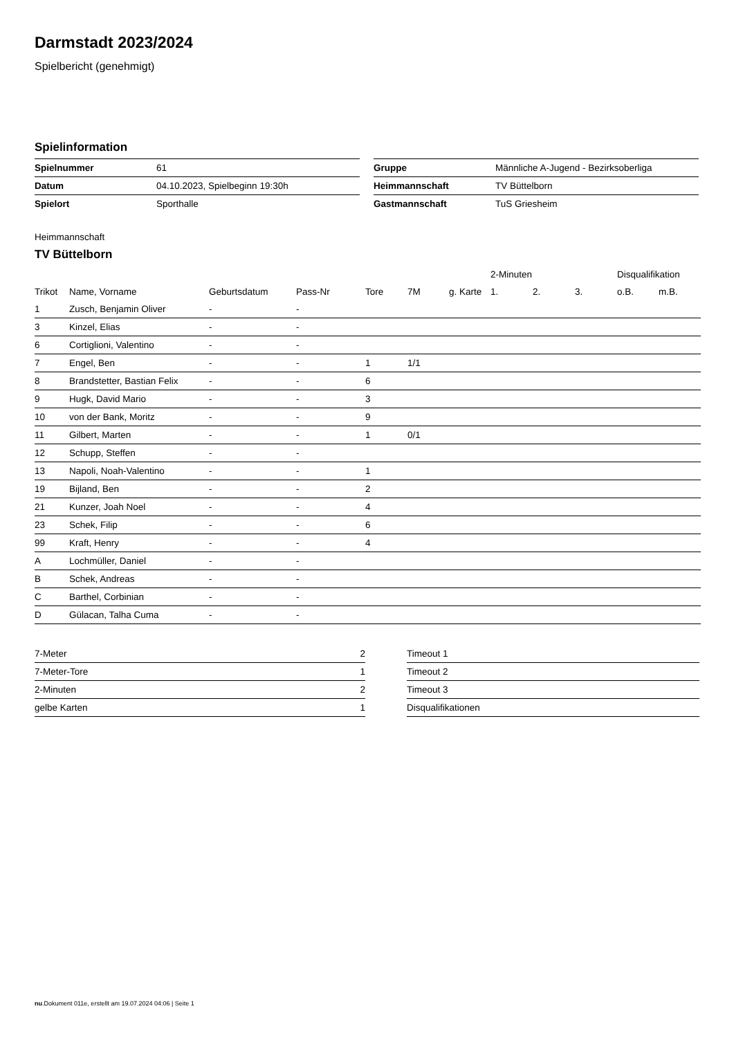Darmstadt 2023/2024
Spielbericht (genehmigt)
Spielinformation
| Spielnummer | 61 |
| Datum | 04.10.2023, Spielbeginn 19:30h |
| Spielort | Sporthalle |
| Gruppe | Männliche A-Jugend - Bezirksoberliga |
| Heimmannschaft | TV Büttelborn |
| Gastmannschaft | TuS Griesheim |
Heimmannschaft
TV Büttelborn
| | | | | | | | 2-Minuten | | | Disqualifikation | |
| --- | --- | --- | --- | --- | --- | --- | --- | --- | --- | --- | --- |
| Trikot | Name, Vorname | Geburtsdatum | Pass-Nr | Tore | 7M | g. Karte | 1. | 2. | 3. | o.B. | m.B. |
| 1 | Zusch, Benjamin Oliver | - | - | | | | | | | | |
| 3 | Kinzel, Elias | - | - | | | | | | | | |
| 6 | Cortiglioni, Valentino | - | - | | | | | | | | |
| 7 | Engel, Ben | - | - | 1 | 1/1 | | | | | | |
| 8 | Brandstetter, Bastian Felix | - | - | 6 | | | | | | | |
| 9 | Hugk, David Mario | - | - | 3 | | | | | | | |
| 10 | von der Bank, Moritz | - | - | 9 | | | | | | | |
| 11 | Gilbert, Marten | - | - | 1 | 0/1 | | | | | | |
| 12 | Schupp, Steffen | - | - | | | | | | | | |
| 13 | Napoli, Noah-Valentino | - | - | 1 | | | | | | | |
| 19 | Bijland, Ben | - | - | 2 | | | | | | | |
| 21 | Kunzer, Joah Noel | - | - | 4 | | | | | | | |
| 23 | Schek, Filip | - | - | 6 | | | | | | | |
| 99 | Kraft, Henry | - | - | 4 | | | | | | | |
| A | Lochmüller, Daniel | - | - | | | | | | | | |
| B | Schek, Andreas | - | - | | | | | | | | |
| C | Barthel, Corbinian | - | - | | | | | | | | |
| D | Gülacan, Talha Cuma | - | - | | | | | | | | |
| 7-Meter | 2 |
| 7-Meter-Tore | 1 |
| 2-Minuten | 2 |
| gelbe Karten | 1 |
| Timeout 1 |
| Timeout 2 |
| Timeout 3 |
| Disqualifikationen |
nu.Dokument 011e, erstellt am 19.07.2024 04:06 | Seite 1